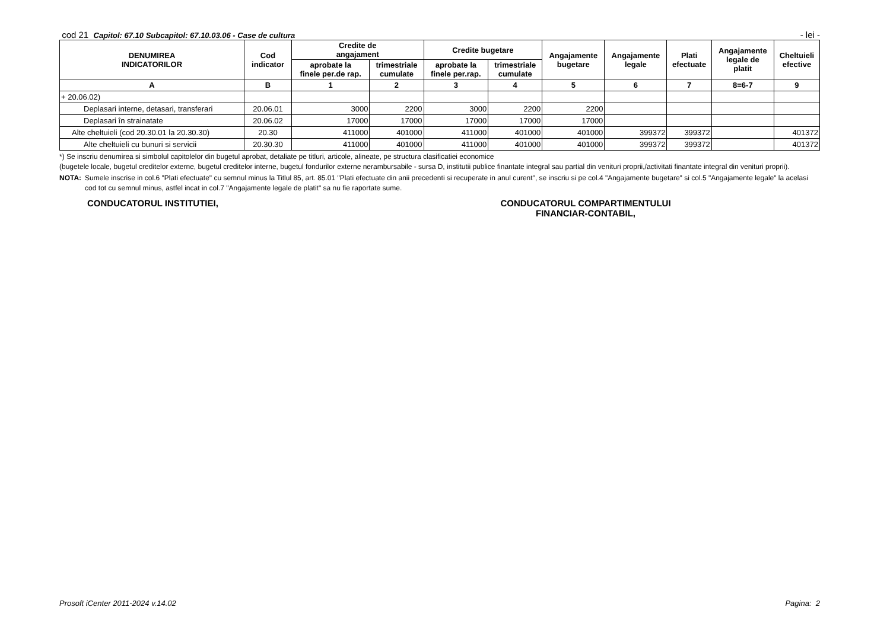cod 21 Capitol: 67.10 Subcapitol: 67.10.03.06 - Case de cultura
- lei -
| DENUMIREA INDICATORILOR | Cod indicator | Credite de angajament | | Credite bugetare | | Angajamente bugetare | Angajamente legale | Plati efectuate | Angajamente legale de platit | Cheltuieli efective |
| --- | --- | --- | --- | --- | --- | --- | --- | --- | --- | --- |
| | | aprobate la finele per.de rap. | trimestriale cumulate | aprobate la finele per.rap. | trimestriale cumulate | | | | | |
| A | B | 1 | 2 | 3 | 4 | 5 | 6 | 7 | 8=6-7 | 9 |
| + 20.06.02) | | | | | | | | | | |
| Deplasari interne, detasari, transferari | 20.06.01 | 3000 | 2200 | 3000 | 2200 | 2200 | | | | |
| Deplasari în strainatate | 20.06.02 | 17000 | 17000 | 17000 | 17000 | 17000 | | | | |
| Alte cheltuieli (cod 20.30.01 la 20.30.30) | 20.30 | 411000 | 401000 | 411000 | 401000 | 401000 | 399372 | 399372 | | 401372 |
| Alte cheltuieli cu bunuri si servicii | 20.30.30 | 411000 | 401000 | 411000 | 401000 | 401000 | 399372 | 399372 | | 401372 |
*) Se inscriu denumirea si simbolul capitolelor din bugetul aprobat, detaliate pe titluri, articole, alineate, pe structura clasificatiei economice
(bugetele locale, bugetul creditelor externe, bugetul creditelor interne, bugetul fondurilor externe nerambursabile - sursa D, institutii publice finantate integral sau partial din venituri proprii,/activitati finantate integral din venituri proprii).
NOTA: Sumele inscrise in col.6 "Plati efectuate" cu semnul minus la Titlul 85, art. 85.01 "Plati efectuate din anii precedenti si recuperate in anul curent", se inscriu si pe col.4 "Angajamente bugetare" si col.5 "Angajamente legale" la acelasi cod tot cu semnul minus, astfel incat in col.7 "Angajamente legale de platit" sa nu fie raportate sume.
CONDUCATORUL INSTITUTIEI, CONDUCATORUL COMPARTIMENTULUI
FINANCIAR-CONTABIL,
Prosoft iCenter 2011-2024 v.14.02
Pagina: 2